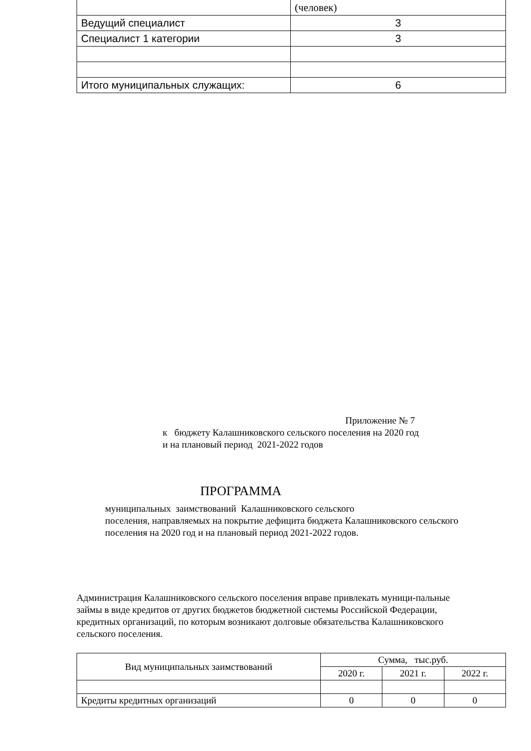| | (человек) |
| Ведущий специалист | 3 |
| Специалист 1 категории | 3 |
| Итого муниципальных служащих: | 6 |
Приложение № 7
к бюджету Калашниковского сельского поселения на 2020 год
и на плановый период 2021-2022 годов
ПРОГРАММА
муниципальных заимствований Калашниковского сельского
поселения, направляемых на покрытие дефицита бюджета Калашниковского сельского поселения на 2020 год и на плановый период 2021-2022 годов.
Администрация Калашниковского сельского поселения вправе привлекать муници-пальные займы в виде кредитов от других бюджетов бюджетной системы Российской Федерации, кредитных организаций, по которым возникают долговые обязательства Калашниковского сельского поселения.
| Вид муниципальных заимствований | Сумма, тыс.руб. | | |
| --- | --- | --- | --- |
| | 2020 г. | 2021 г. | 2022 г. |
| Кредиты кредитных организаций | 0 | 0 | 0 |